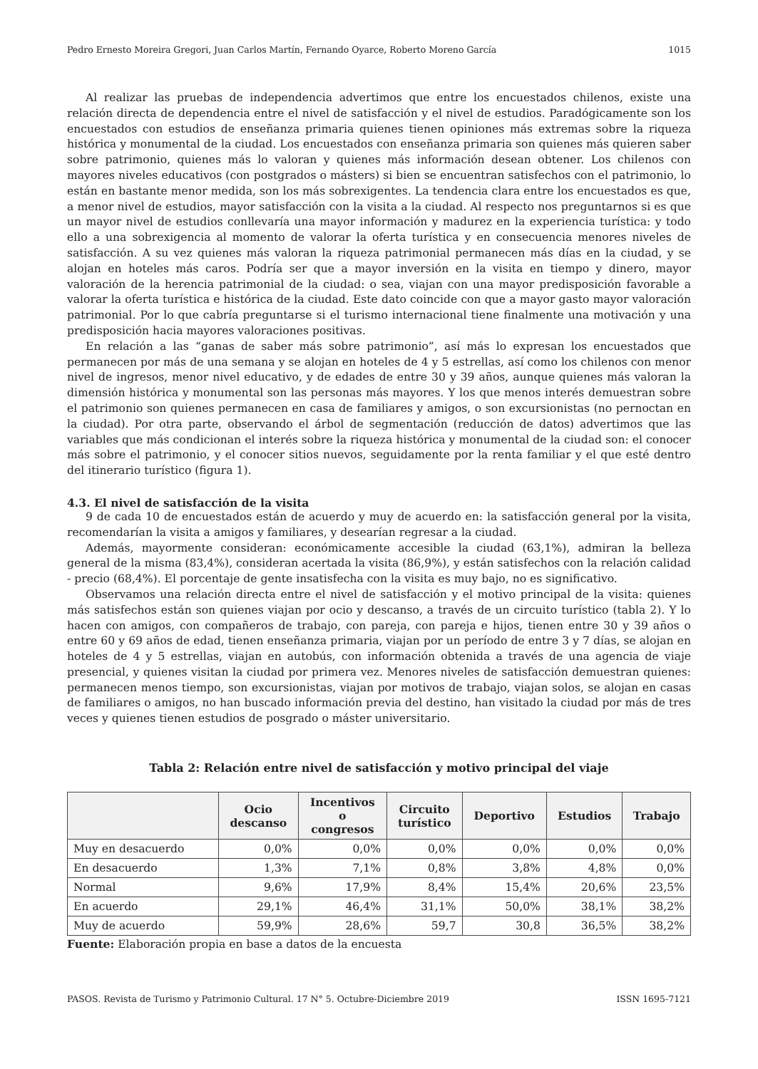Pedro Ernesto Moreira Gregori, Juan Carlos Martín, Fernando Oyarce, Roberto Moreno García 1015
Al realizar las pruebas de independencia advertimos que entre los encuestados chilenos, existe una relación directa de dependencia entre el nivel de satisfacción y el nivel de estudios. Paradógicamente son los encuestados con estudios de enseñanza primaria quienes tienen opiniones más extremas sobre la riqueza histórica y monumental de la ciudad. Los encuestados con enseñanza primaria son quienes más quieren saber sobre patrimonio, quienes más lo valoran y quienes más información desean obtener. Los chilenos con mayores niveles educativos (con postgrados o másters) si bien se encuentran satisfechos con el patrimonio, lo están en bastante menor medida, son los más sobrexigentes. La tendencia clara entre los encuestados es que, a menor nivel de estudios, mayor satisfacción con la visita a la ciudad. Al respecto nos preguntarnos si es que un mayor nivel de estudios conllevaría una mayor información y madurez en la experiencia turística: y todo ello a una sobrexigencia al momento de valorar la oferta turística y en consecuencia menores niveles de satisfacción. A su vez quienes más valoran la riqueza patrimonial permanecen más días en la ciudad, y se alojan en hoteles más caros. Podría ser que a mayor inversión en la visita en tiempo y dinero, mayor valoración de la herencia patrimonial de la ciudad: o sea, viajan con una mayor predisposición favorable a valorar la oferta turística e histórica de la ciudad. Este dato coincide con que a mayor gasto mayor valoración patrimonial. Por lo que cabría preguntarse si el turismo internacional tiene finalmente una motivación y una predisposición hacia mayores valoraciones positivas.
En relación a las “ganas de saber más sobre patrimonio”, así más lo expresan los encuestados que permanecen por más de una semana y se alojan en hoteles de 4 y 5 estrellas, así como los chilenos con menor nivel de ingresos, menor nivel educativo, y de edades de entre 30 y 39 años, aunque quienes más valoran la dimensión histórica y monumental son las personas más mayores. Y los que menos interés demuestran sobre el patrimonio son quienes permanecen en casa de familiares y amigos, o son excursionistas (no pernoctan en la ciudad). Por otra parte, observando el árbol de segmentación (reducción de datos) advertimos que las variables que más condicionan el interés sobre la riqueza histórica y monumental de la ciudad son: el conocer más sobre el patrimonio, y el conocer sitios nuevos, seguidamente por la renta familiar y el que esté dentro del itinerario turístico (figura 1).
4.3. El nivel de satisfacción de la visita
9 de cada 10 de encuestados están de acuerdo y muy de acuerdo en: la satisfacción general por la visita, recomendarían la visita a amigos y familiares, y desearían regresar a la ciudad.
Además, mayormente consideran: económicamente accesible la ciudad (63,1%), admiran la belleza general de la misma (83,4%), consideran acertada la visita (86,9%), y están satisfechos con la relación calidad - precio (68,4%). El porcentaje de gente insatisfecha con la visita es muy bajo, no es significativo.
Observamos una relación directa entre el nivel de satisfacción y el motivo principal de la visita: quienes más satisfechos están son quienes viajan por ocio y descanso, a través de un circuito turístico (tabla 2). Y lo hacen con amigos, con compañeros de trabajo, con pareja, con pareja e hijos, tienen entre 30 y 39 años o entre 60 y 69 años de edad, tienen enseñanza primaria, viajan por un período de entre 3 y 7 días, se alojan en hoteles de 4 y 5 estrellas, viajan en autobús, con información obtenida a través de una agencia de viaje presencial, y quienes visitan la ciudad por primera vez. Menores niveles de satisfacción demuestran quienes: permanecen menos tiempo, son excursionistas, viajan por motivos de trabajo, viajan solos, se alojan en casas de familiares o amigos, no han buscado información previa del destino, han visitado la ciudad por más de tres veces y quienes tienen estudios de posgrado o máster universitario.
Tabla 2: Relación entre nivel de satisfacción y motivo principal del viaje
| | Ocio descanso | Incentivos o congresos | Circuito turístico | Deportivo | Estudios | Trabajo |
| --- | --- | --- | --- | --- | --- | --- |
| Muy en desacuerdo | 0,0% | 0,0% | 0,0% | 0,0% | 0,0% | 0,0% |
| En desacuerdo | 1,3% | 7,1% | 0,8% | 3,8% | 4,8% | 0,0% |
| Normal | 9,6% | 17,9% | 8,4% | 15,4% | 20,6% | 23,5% |
| En acuerdo | 29,1% | 46,4% | 31,1% | 50,0% | 38,1% | 38,2% |
| Muy de acuerdo | 59,9% | 28,6% | 59,7 | 30,8 | 36,5% | 38,2% |
Fuente: Elaboración propia en base a datos de la encuesta
PASOS. Revista de Turismo y Patrimonio Cultural. 17 N° 5. Octubre-Diciembre 2019 ISSN 1695-7121